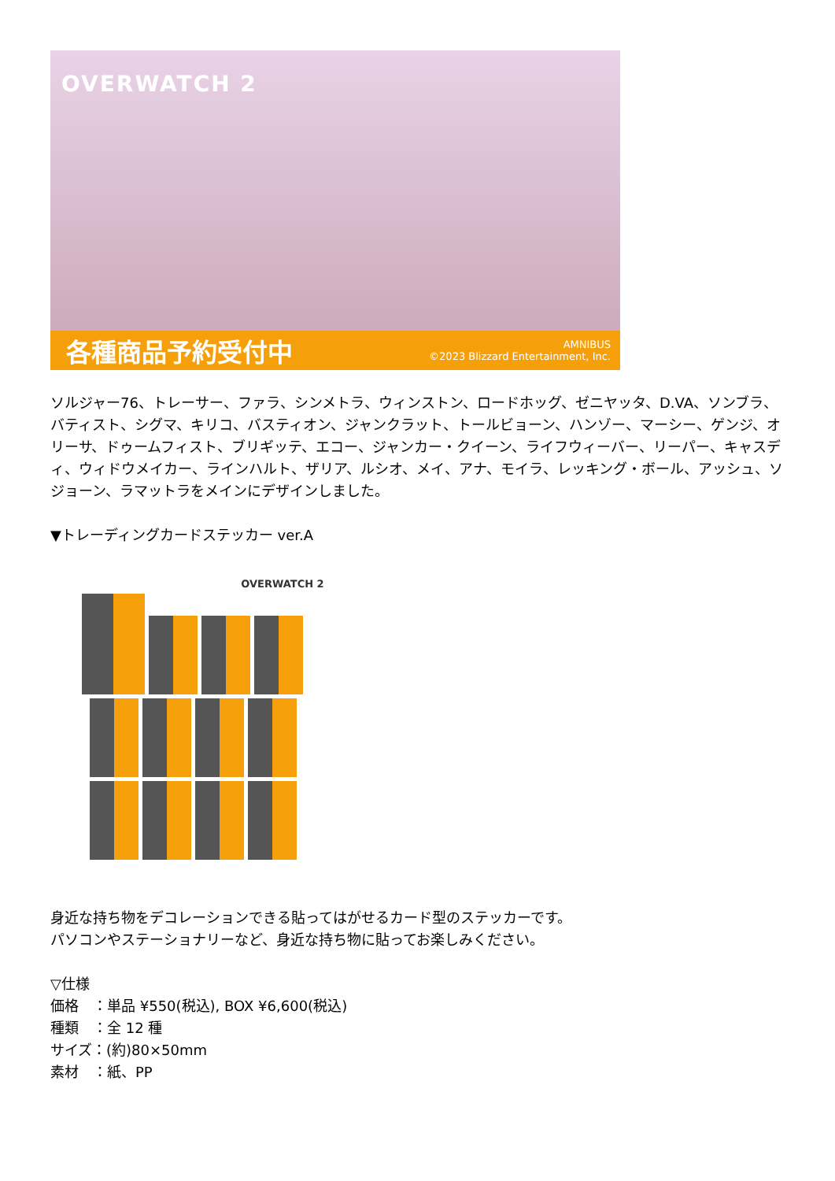OVERWATCH 2
各種商品予約受付中
AMNIBUS
©2023 Blizzard Entertainment, Inc.
ソルジャー76、トレーサー、ファラ、シンメトラ、ウィンストン、ロードホッグ、ゼニヤッタ、D.VA、ソンブラ、バティスト、シグマ、キリコ、バスティオン、ジャンクラット、トールビョーン、ハンゾー、マーシー、ゲンジ、オリーサ、ドゥームフィスト、ブリギッテ、エコー、ジャンカー・クイーン、ライフウィーバー、リーパー、キャスディ、ウィドウメイカー、ラインハルト、ザリア、ルシオ、メイ、アナ、モイラ、レッキング・ボール、アッシュ、ソジョーン、ラマットラをメインにデザインしました。
▼トレーディングカードステッカー ver.A
OVERWATCH 2
身近な持ち物をデコレーションできる貼ってはがせるカード型のステッカーです。
パソコンやステーショナリーなど、身近な持ち物に貼ってお楽しみください。
▽仕様
価格　：単品 ¥550(税込), BOX ¥6,600(税込)
種類　：全 12 種
サイズ：(約)80×50mm
素材　：紙、PP